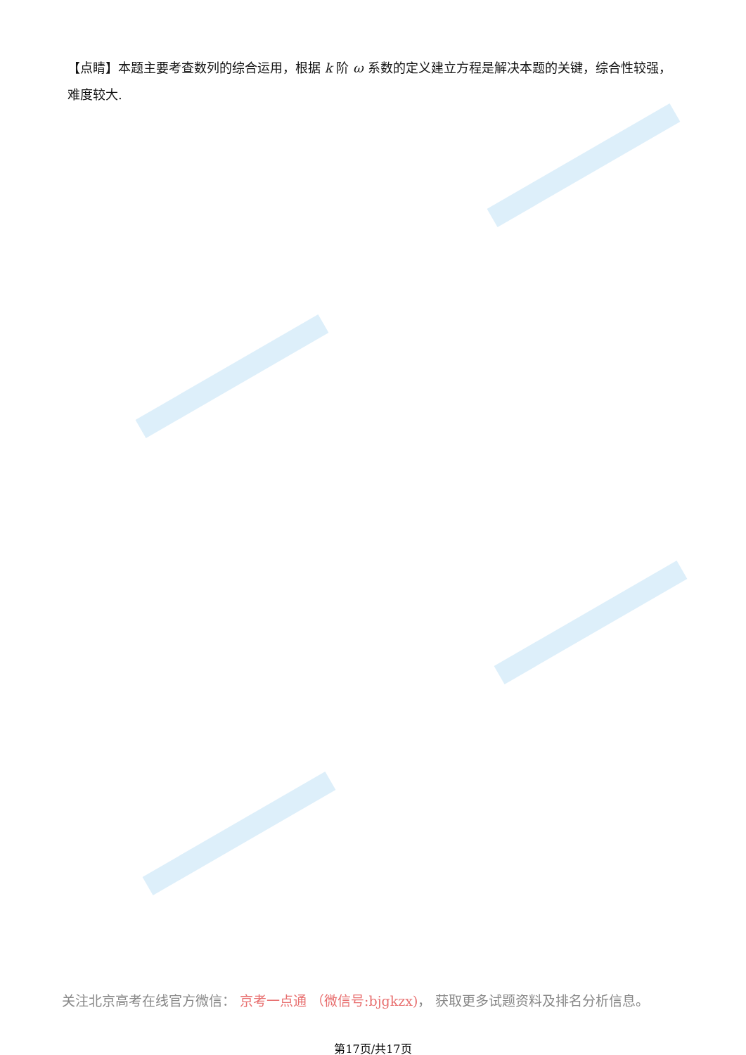【点睛】本题主要考查数列的综合运用，根据 k 阶 ω 系数的定义建立方程是解决本题的关键，综合性较强，难度较大.
关注北京高考在线官方微信： 京考一点通 （微信号:bjgkzx)， 获取更多试题资料及排名分析信息。
第17页/共17页